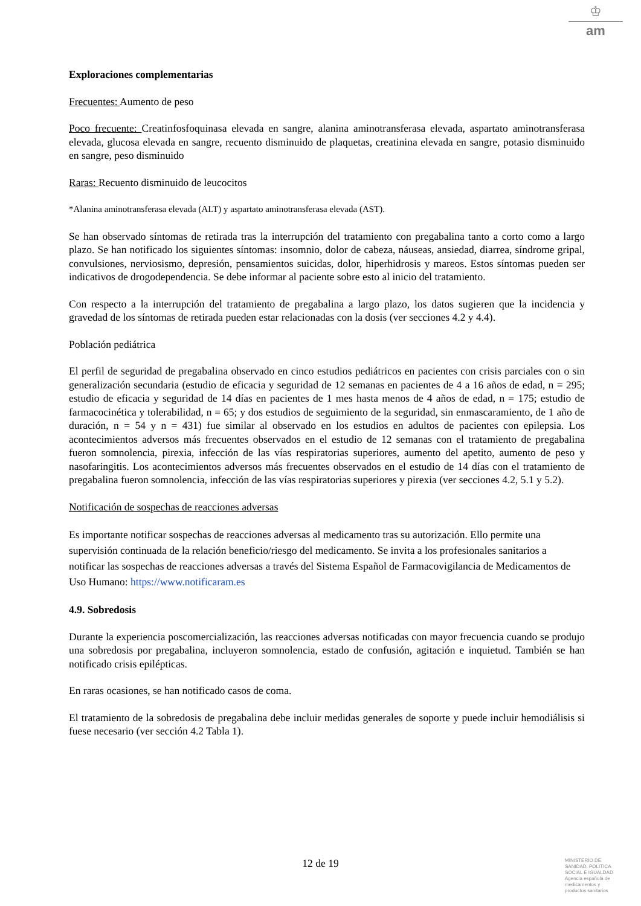♔
am
Exploraciones complementarias
Frecuentes: Aumento de peso
Poco frecuente: Creatinfosfoquinasa elevada en sangre, alanina aminotransferasa elevada, aspartato aminotransferasa elevada, glucosa elevada en sangre, recuento disminuido de plaquetas, creatinina elevada en sangre, potasio disminuido en sangre, peso disminuido
Raras: Recuento disminuido de leucocitos
*Alanina aminotransferasa elevada (ALT) y aspartato aminotransferasa elevada (AST).
Se han observado síntomas de retirada tras la interrupción del tratamiento con pregabalina tanto a corto como a largo plazo. Se han notificado los siguientes síntomas: insomnio, dolor de cabeza, náuseas, ansiedad, diarrea, síndrome gripal, convulsiones, nerviosismo, depresión, pensamientos suicidas, dolor, hiperhidrosis y mareos. Estos síntomas pueden ser indicativos de drogodependencia. Se debe informar al paciente sobre esto al inicio del tratamiento.
Con respecto a la interrupción del tratamiento de pregabalina a largo plazo, los datos sugieren que la incidencia y gravedad de los síntomas de retirada pueden estar relacionadas con la dosis (ver secciones 4.2 y 4.4).
Población pediátrica
El perfil de seguridad de pregabalina observado en cinco estudios pediátricos en pacientes con crisis parciales con o sin generalización secundaria (estudio de eficacia y seguridad de 12 semanas en pacientes de 4 a 16 años de edad, n = 295; estudio de eficacia y seguridad de 14 días en pacientes de 1 mes hasta menos de 4 años de edad, n = 175; estudio de farmacocinética y tolerabilidad, n = 65; y dos estudios de seguimiento de la seguridad, sin enmascaramiento, de 1 año de duración, n = 54 y n = 431) fue similar al observado en los estudios en adultos de pacientes con epilepsia. Los acontecimientos adversos más frecuentes observados en el estudio de 12 semanas con el tratamiento de pregabalina fueron somnolencia, pirexia, infección de las vías respiratorias superiores, aumento del apetito, aumento de peso y nasofaringitis. Los acontecimientos adversos más frecuentes observados en el estudio de 14 días con el tratamiento de pregabalina fueron somnolencia, infección de las vías respiratorias superiores y pirexia (ver secciones 4.2, 5.1 y 5.2).
Notificación de sospechas de reacciones adversas
Es importante notificar sospechas de reacciones adversas al medicamento tras su autorización. Ello permite una supervisión continuada de la relación beneficio/riesgo del medicamento. Se invita a los profesionales sanitarios a notificar las sospechas de reacciones adversas a través del Sistema Español de Farmacovigilancia de Medicamentos de Uso Humano: https://www.notificaram.es
4.9. Sobredosis
Durante la experiencia poscomercialización, las reacciones adversas notificadas con mayor frecuencia cuando se produjo una sobredosis por pregabalina, incluyeron somnolencia, estado de confusión, agitación e inquietud. También se han notificado crisis epilépticas.
En raras ocasiones, se han notificado casos de coma.
El tratamiento de la sobredosis de pregabalina debe incluir medidas generales de soporte y puede incluir hemodiálisis si fuese necesario (ver sección 4.2 Tabla 1).
12 de 19
MINISTERIO DE
SANIDAD, POLITICA
SOCIAL E IGUALDAD
Agencia española de
medicamentos y
productos sanitarios